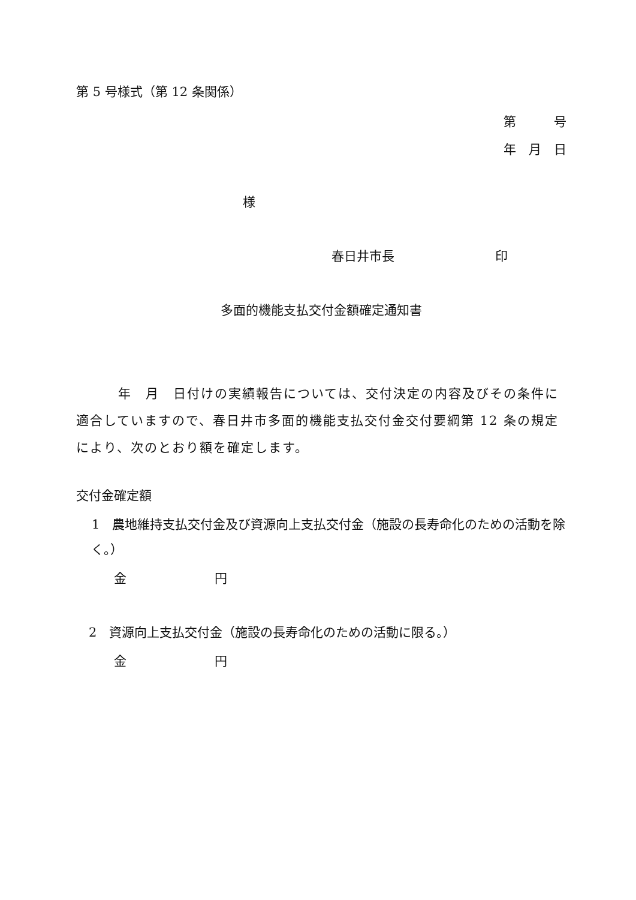第 5 号様式（第 12 条関係）
第　　　号
年　月　日
様
春日井市長　　　　　　　　印
多面的機能支払交付金額確定通知書
年　月　日付けの実績報告については、交付決定の内容及びその条件に適合していますので、春日井市多面的機能支払交付金交付要綱第 12 条の規定により、次のとおり額を確定します。
交付金確定額
　1　農地維持支払交付金及び資源向上支払交付金（施設の長寿命化のための活動を除く。）
金　　　　　　　円
　2　資源向上支払交付金（施設の長寿命化のための活動に限る。）
金　　　　　　　円